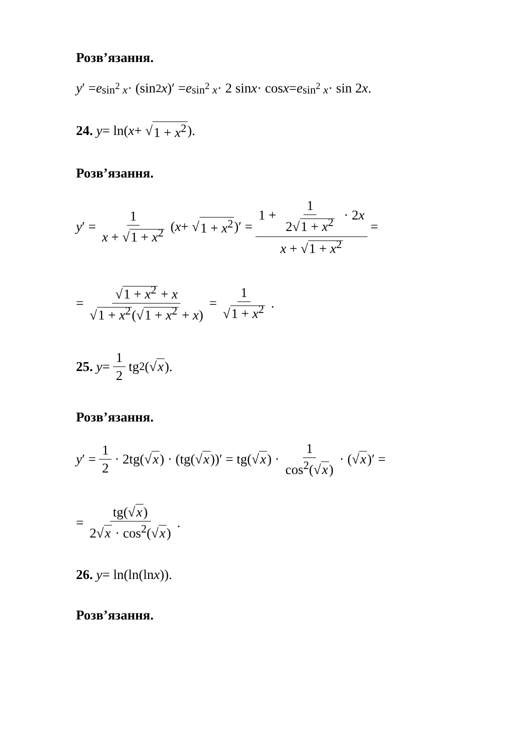Розв’язання.
y ′ = e<sup>sin<sup>2</sup> x</sup> · (sin<sup>2</sup> x)′ = e<sup>sin<sup>2</sup> x</sup> · 2 sin x · cos x = e<sup>sin<sup>2</sup> x</sup> · sin 2 x.
24. y = ln(x + √ 1 + x<sup>2</sup>).
Розв’язання.
y ′ = 1 x + √1 + x<sup>2</sup> (x + √ 1 + x<sup>2</sup>)′ = 1 + 1 2√1 + x<sup>2</sup> · 2x x + √1 + x<sup>2</sup> =
= √1 + x<sup>2</sup> + x √1 + x<sup>2</sup>(√1 + x<sup>2</sup> + x) = 1 √1 + x<sup>2</sup>.
25. y = 1 2 tg<sup>2</sup>(√ x).
Розв’язання.
y ′ = 1 2 · 2tg(√ x) · (tg(√ x))′ = tg(√ x) · 1 cos<sup>2</sup>(√x) · (√ x)′ =
= tg(√x) 2√x · cos<sup>2</sup>(√x).
26. y = ln(ln(ln x)).
Розв’язання.